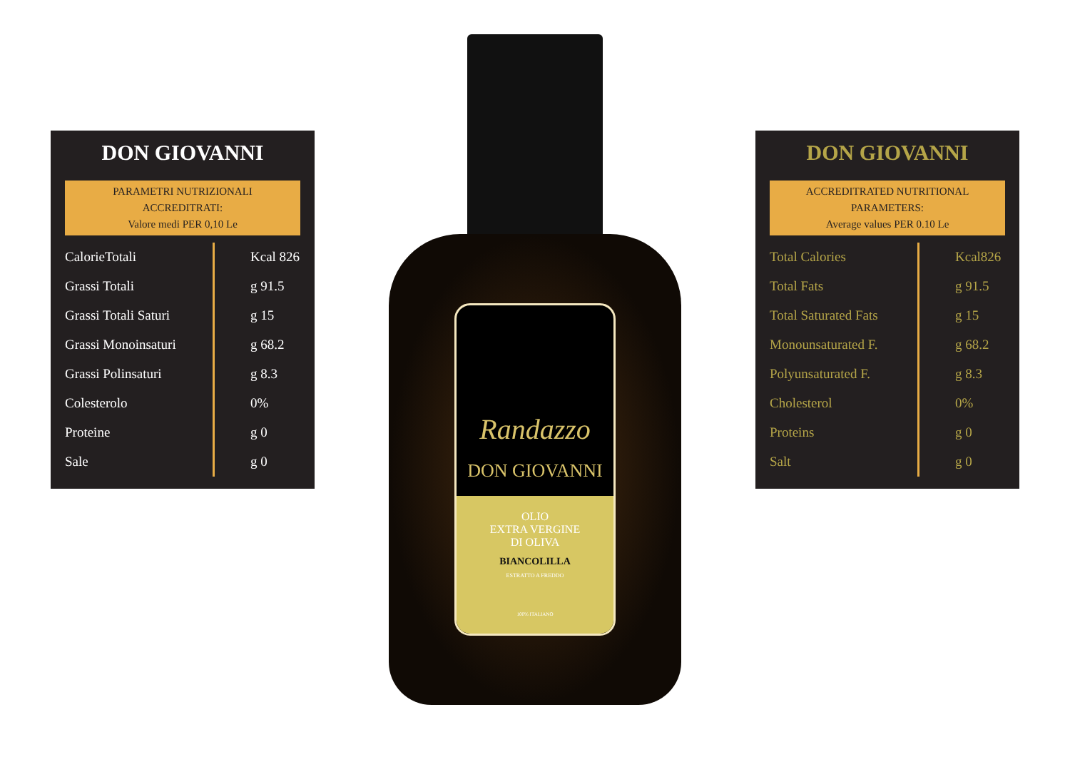DON GIOVANNI
PARAMETRI NUTRIZIONALI
ACCREDITRATI:
Valore medi PER 0,10 Le
| CalorieTotali | Kcal 826 |
| Grassi Totali | g 91.5 |
| Grassi Totali Saturi | g 15 |
| Grassi Monoinsaturi | g 68.2 |
| Grassi Polinsaturi | g 8.3 |
| Colesterolo | 0% |
| Proteine | g 0 |
| Sale | g 0 |
Randazzo
DON GIOVANNI
OLIO
EXTRA VERGINE
DI OLIVA
BIANCOLILLA
ESTRATTO A FREDDO
100% ITALIANO
DON GIOVANNI
ACCREDITRATED NUTRITIONAL
PARAMETERS:
Average values PER 0.10 Le
| Total Calories | Kcal826 |
| Total Fats | g 91.5 |
| Total Saturated Fats | g 15 |
| Monounsaturated F. | g 68.2 |
| Polyunsaturated F. | g 8.3 |
| Cholesterol | 0% |
| Proteins | g 0 |
| Salt | g 0 |